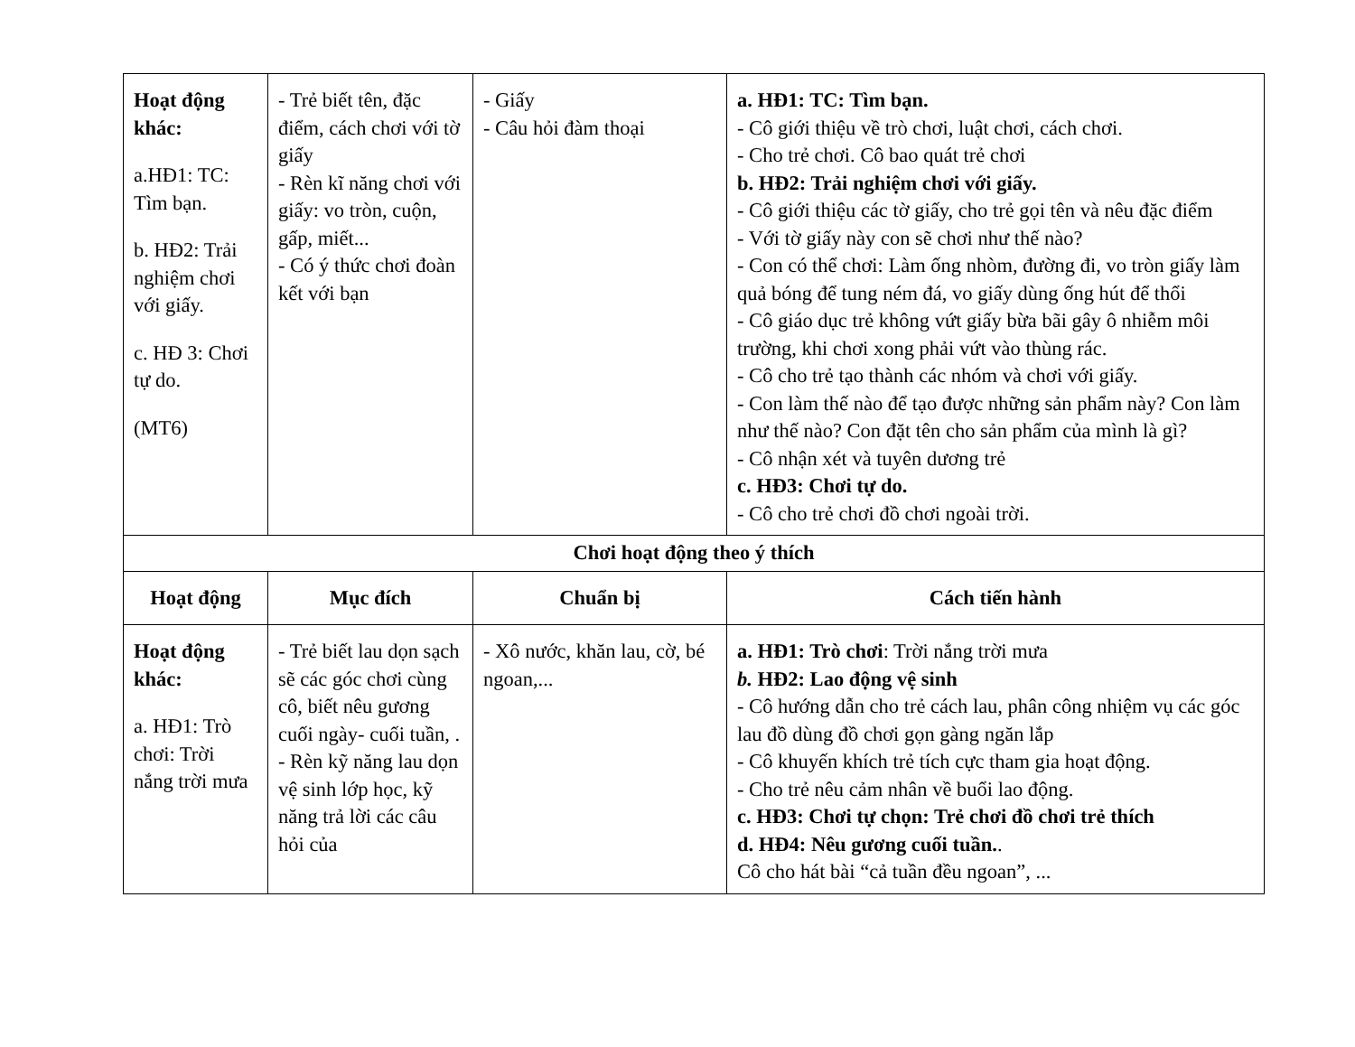| Hoạt động khác: a.HĐ1: TC: Tìm bạn. b. HĐ2: Trải nghiệm chơi với giấy. c. HĐ 3: Chơi tự do. (MT6) | - Trẻ biết tên, đặc điểm, cách chơi với tờ giấy - Rèn kĩ năng chơi với giấy: vo tròn, cuộn, gấp, miết... - Có ý thức chơi đoàn kết với bạn | - Giấy - Câu hỏi đàm thoại | a. HĐ1: TC: Tìm bạn. - Cô giới thiệu về trò chơi, luật chơi, cách chơi. - Cho trẻ chơi. Cô bao quát trẻ chơi b. HĐ2: Trải nghiệm chơi với giấy. - Cô giới thiệu các tờ giấy, cho trẻ gọi tên và nêu đặc điểm - Với tờ giấy này con sẽ chơi như thế nào? - Con có thể chơi: Làm ống nhòm, đường đi, vo tròn giấy làm quả bóng để tung ném đá, vo giấy dùng ống hút để thổi - Cô giáo dục trẻ không vứt giấy bừa bãi gây ô nhiễm môi trường, khi chơi xong phải vứt vào thùng rác. - Cô cho trẻ tạo thành các nhóm và chơi với giấy. - Con làm thế nào để tạo được những sản phẩm này? Con làm như thế nào? Con đặt tên cho sản phẩm của mình là gì? - Cô nhận xét và tuyên dương trẻ c. HĐ3: Chơi tự do. - Cô cho trẻ chơi đồ chơi ngoài trời. |
| Chơi hoạt động theo ý thích | | | |
| Hoạt động | Mục đích | Chuẩn bị | Cách tiến hành |
| Hoạt động khác: a. HĐ1: Trò chơi: Trời nắng trời mưa | - Trẻ biết lau dọn sạch sẽ các góc chơi cùng cô, biết nêu gương cuối ngày- cuối tuần, . - Rèn kỹ năng lau dọn vệ sinh lớp học, kỹ năng trả lời các câu hỏi của | - Xô nước, khăn lau, cờ, bé ngoan,... | a. HĐ1: Trò chơi : Trời nắng trời mưa b. HĐ2: Lao động vệ sinh - Cô hướng dẫn cho trẻ cách lau, phân công nhiệm vụ các góc lau đồ dùng đồ chơi gọn gàng ngăn lắp - Cô khuyến khích trẻ tích cực tham gia hoạt động. - Cho trẻ nêu cảm nhân về buổi lao động. c. HĐ3: Chơi tự chọn: Trẻ chơi đồ chơi trẻ thích d. HĐ4: Nêu gương cuối tuần. . Cô cho hát bài “cả tuần đều ngoan”, ... |